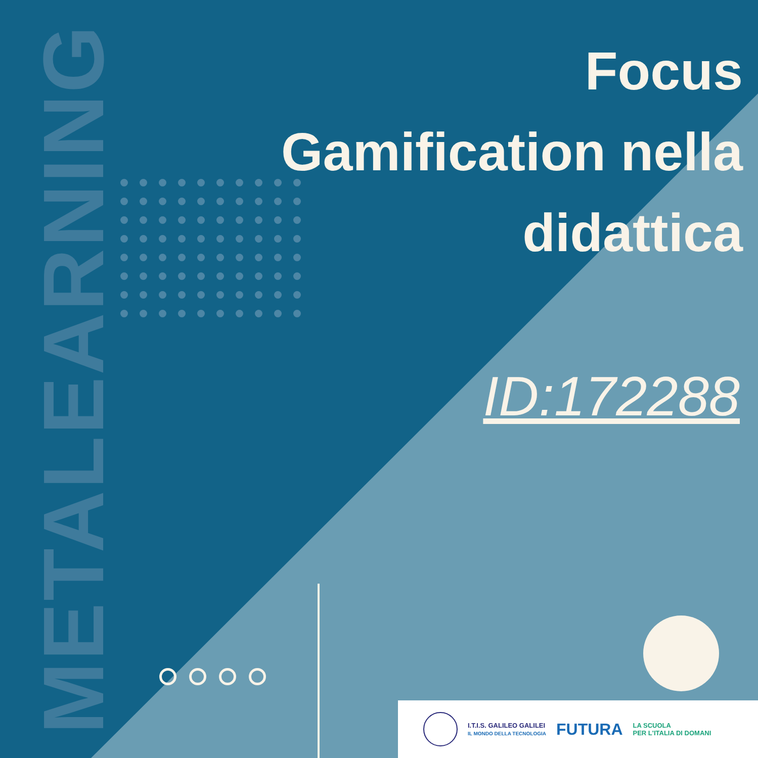METALEARNING
Focus
Gamification nella
didattica
ID:172288
I.T.I.S. GALILEO GALILEI
IL MONDO DELLA TECNOLOGIA
FUTURA
LA SCUOLA
PER L'ITALIA DI DOMANI